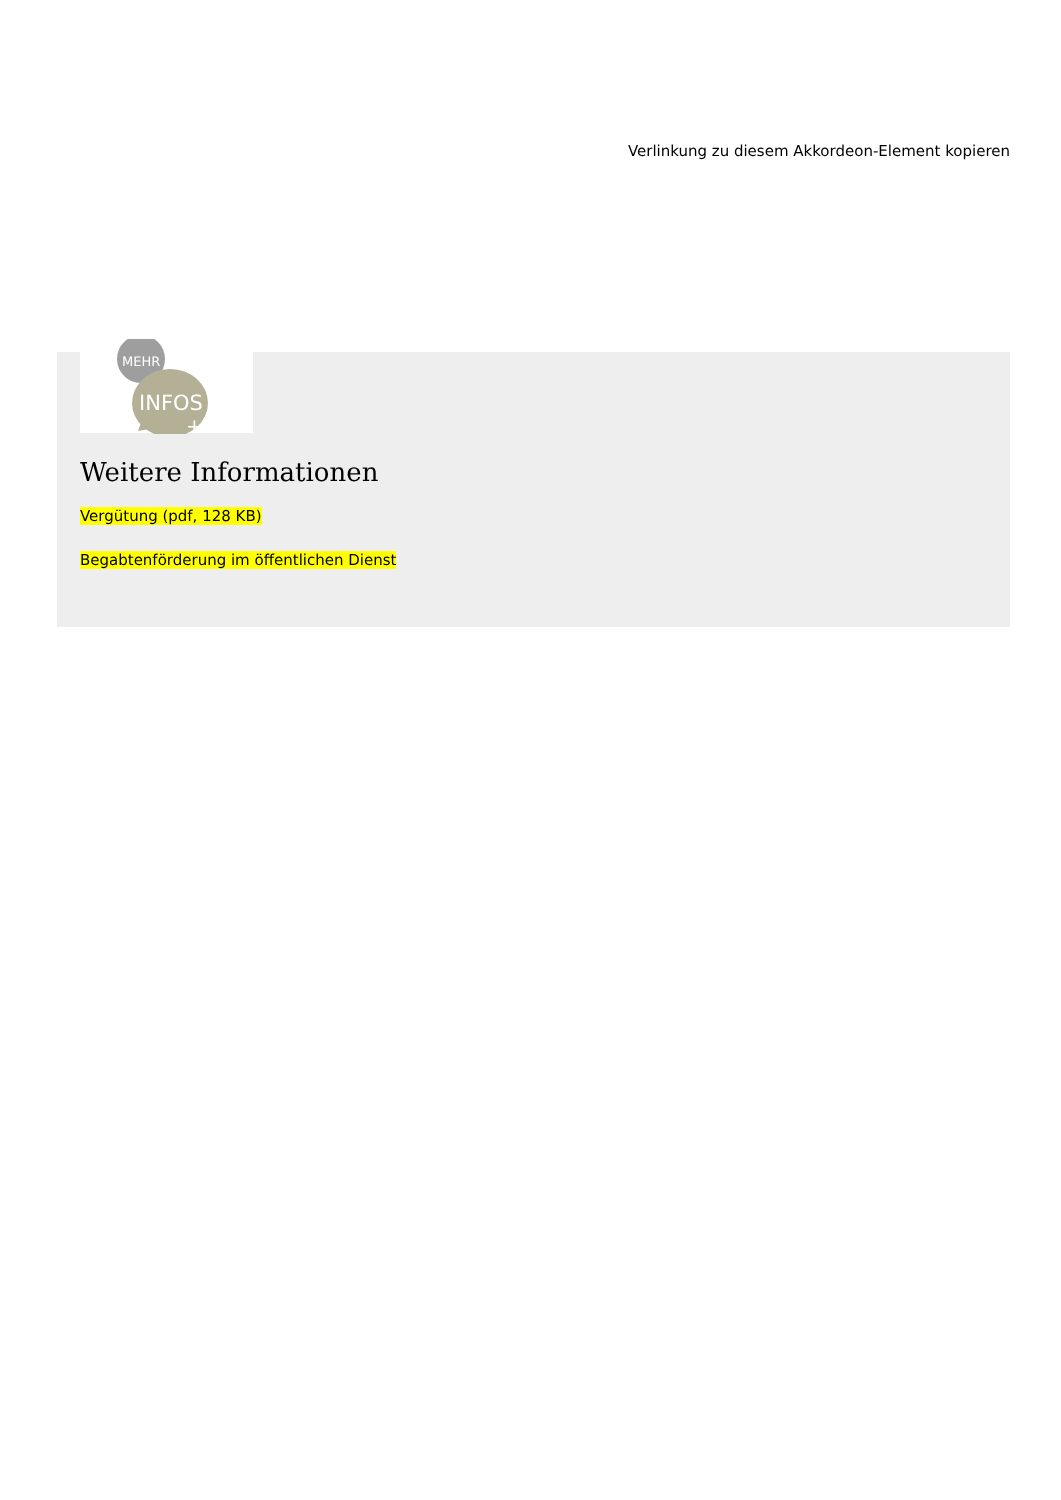Verlinkung zu diesem Akkordeon-Element kopieren
MEHR
INFOS
+
Weitere Informationen
Vergütung (pdf, 128 KB)
Begabtenförderung im öffentlichen Dienst